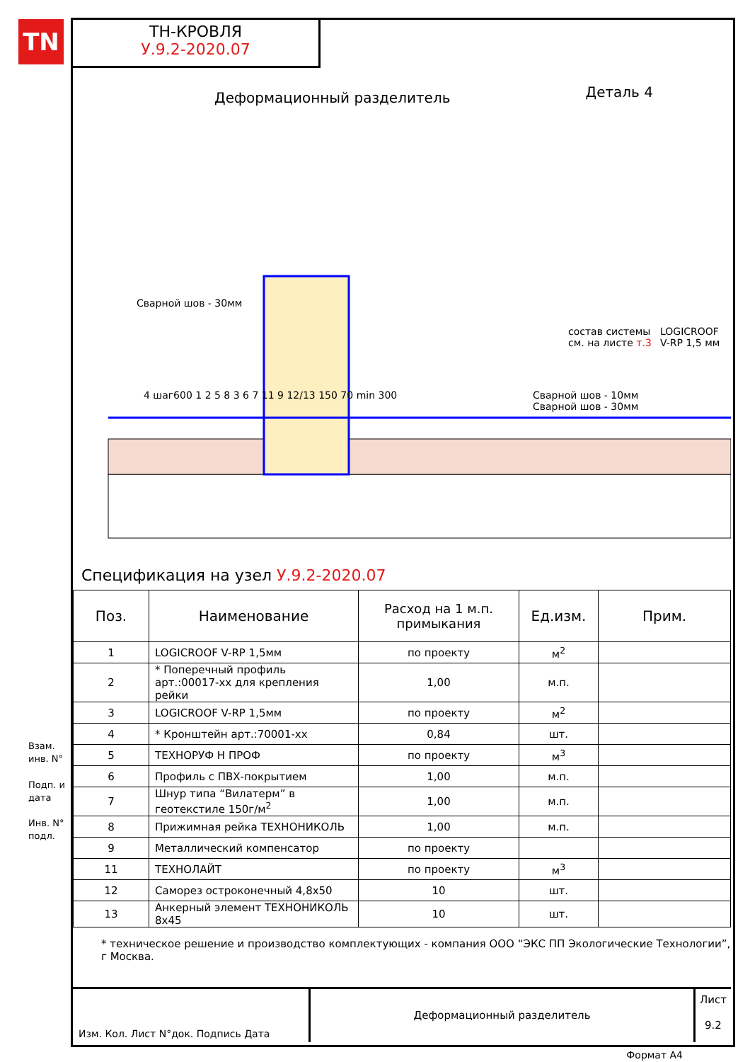TN
ТН-КРОВЛЯ
У.9.2-2020.07
Деталь 4
Деформационный разделитель
Сварной шов - 30мм
состав системы
см. на листе т.3
LOGICROOF V-RP 1,5 мм
Сварной шов - 10мм
Сварной шов - 30мм
4 шаг600 1 2 5 8 3 6 7 11 9 12/13 150 70 min 300
Спецификация на узел У.9.2-2020.07
| Поз. | Наименование | Расход на 1 м.п. примыкания | Ед.изм. | Прим. |
| --- | --- | --- | --- | --- |
| 1 | LOGICROOF V-RP 1,5мм | по проекту | м<sup>2</sup> | |
| 2 | * Поперечный профиль арт.:00017-хх для крепления рейки | 1,00 | м.п. | |
| 3 | LOGICROOF V-RP 1,5мм | по проекту | м<sup>2</sup> | |
| 4 | * Кронштейн арт.:70001-хх | 0,84 | шт. | |
| 5 | ТЕХНОРУФ Н ПРОФ | по проекту | м<sup>3</sup> | |
| 6 | Профиль с ПВХ-покрытием | 1,00 | м.п. | |
| 7 | Шнур типа “Вилатерм” в геотекстиле 150г/м<sup>2</sup> | 1,00 | м.п. | |
| 8 | Прижимная рейка ТЕХНОНИКОЛЬ | 1,00 | м.п. | |
| 9 | Металлический компенсатор | по проекту | | |
| 11 | ТЕХНОЛАЙТ | по проекту | м<sup>3</sup> | |
| 12 | Саморез остроконечный 4,8x50 | 10 | шт. | |
| 13 | Анкерный элемент ТЕХНОНИКОЛЬ 8x45 | 10 | шт. | |
* техническое решение и производство комплектующих - компания ООО “ЭКС ПП Экологические Технологии”, г Москва.
Взам. инв. N°
Подп. и дата
Инв. N° подл.
Изм. Кол. Лист N°док. Подпись Дата
Деформационный разделитель
Лист
9.2
Формат А4